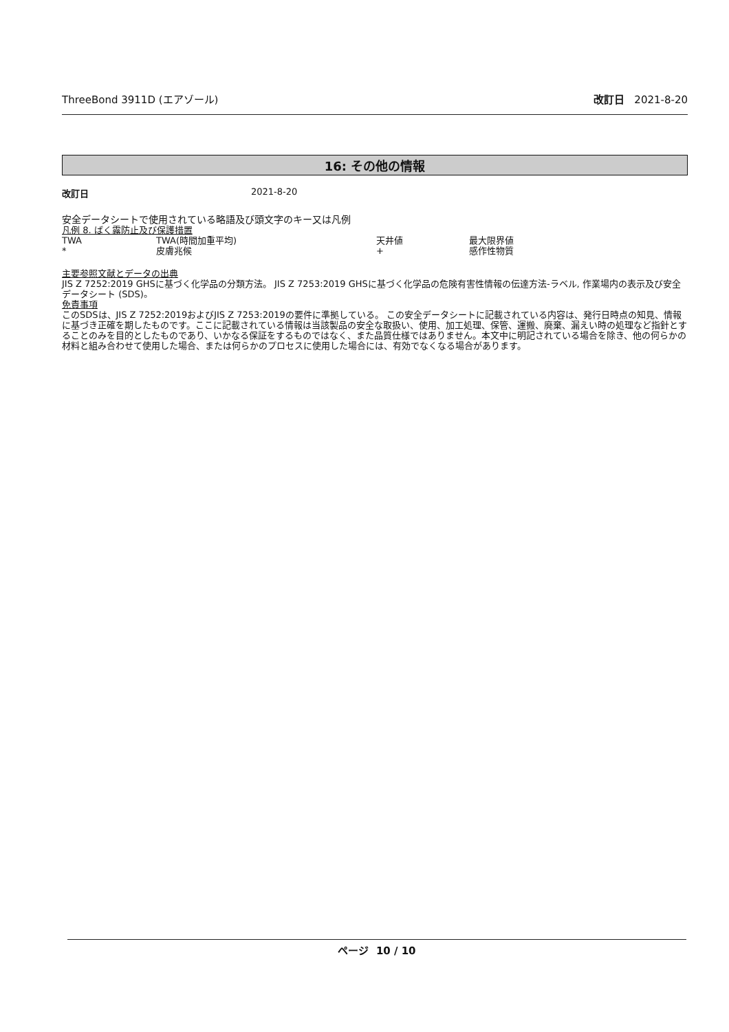ThreeBond 3911D (エアゾール) 改訂日 2021-8-20
16: その他の情報
改訂日 2021-8-20
安全データシートで使用されている略語及び頭文字のキー又は凡例
凡例 8. ばく露防止及び保護措置
| TWA | TWA(時間加重平均) | 天井値 | 最大限界値 |
| * | 皮膚兆候 | + | 感作性物質 |
主要参照文献とデータの出典
JIS Z 7252:2019 GHSに基づく化学品の分類方法。 JIS Z 7253:2019 GHSに基づく化学品の危険有害性情報の伝達方法-ラベル, 作業場内の表示及び安全データシート (SDS)。
免責事項
このSDSは、JIS Z 7252:2019およびJIS Z 7253:2019の要件に準拠している。 この安全データシートに記載されている内容は、発行日時点の知見、情報に基づき正確を期したものです。ここに記載されている情報は当該製品の安全な取扱い、使用、加工処理、保管、運搬、廃棄、漏えい時の処理など指針とすることのみを目的としたものであり、いかなる保証をするものではなく、また品質仕様ではありません。本文中に明記されている場合を除き、他の何らかの材料と組み合わせて使用した場合、または何らかのプロセスに使用した場合には、有効でなくなる場合があります。
ページ 10 / 10